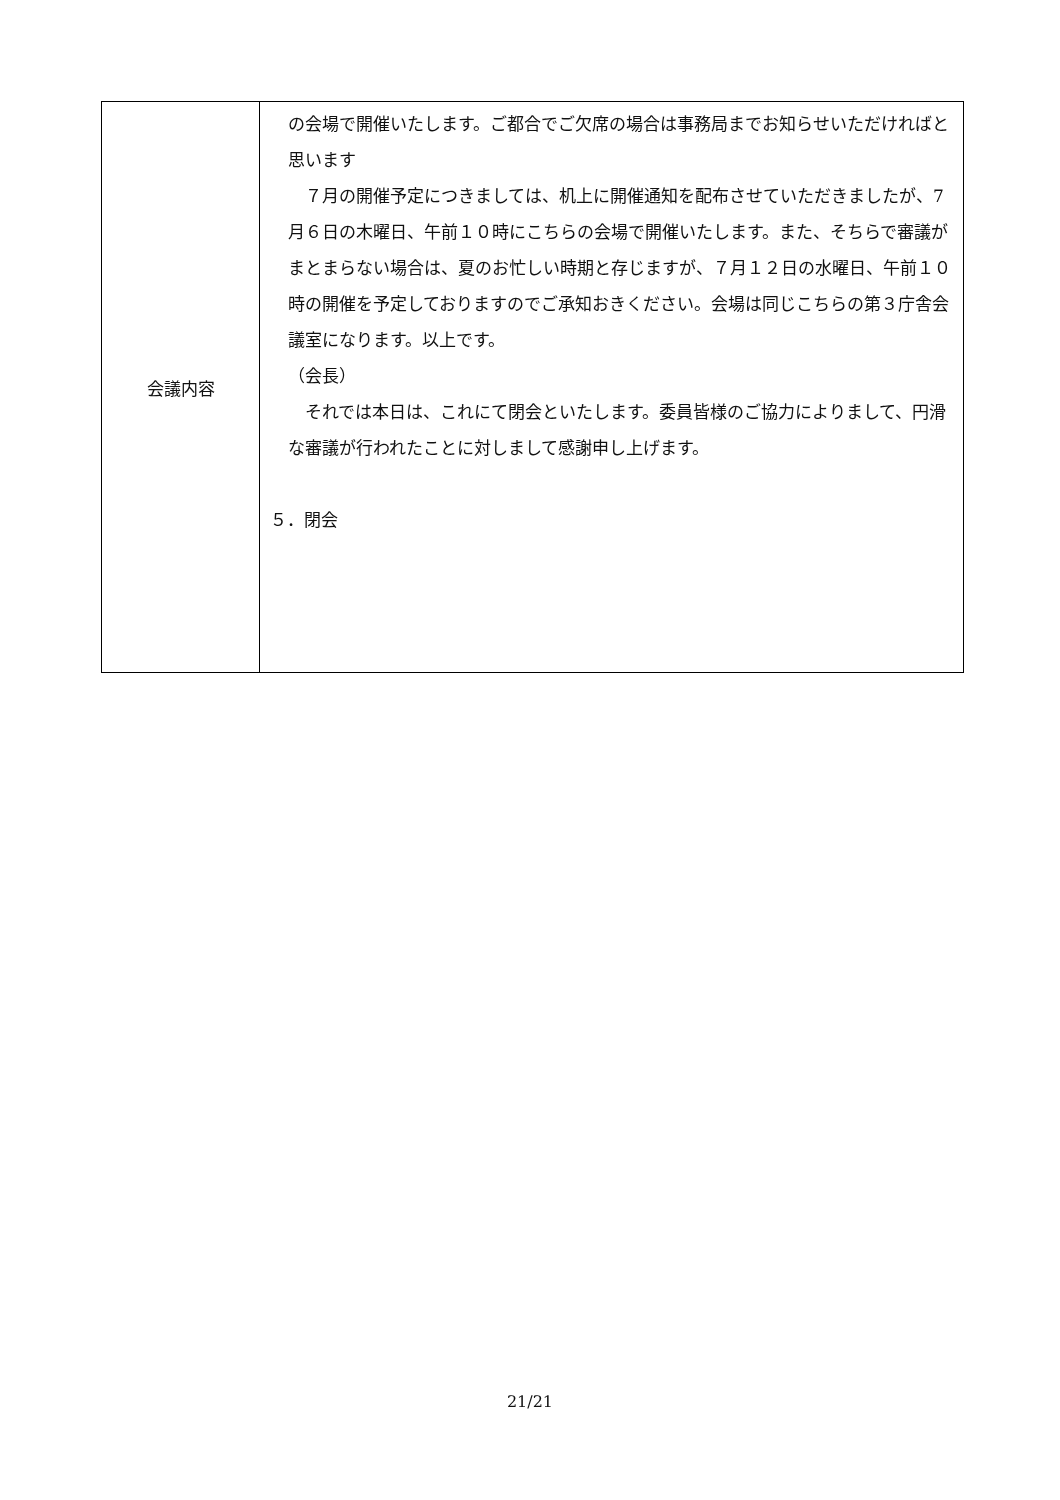| 会議内容 | の会場で開催いたします。ご都合でご欠席の場合は事務局までお知らせいただければと思います ７月の開催予定につきましては、机上に開催通知を配布させていただきましたが、7月６日の木曜日、午前１０時にこちらの会場で開催いたします。また、そちらで審議がまとまらない場合は、夏のお忙しい時期と存じますが、７月１２日の水曜日、午前１０時の開催を予定しておりますのでご承知おきください。会場は同じこちらの第３庁舎会議室になります。以上です。 （会長） それでは本日は、これにて閉会といたします。委員皆様のご協力によりまして、円滑な審議が行われたことに対しまして感謝申し上げます。 ５．閉会 |
21/21